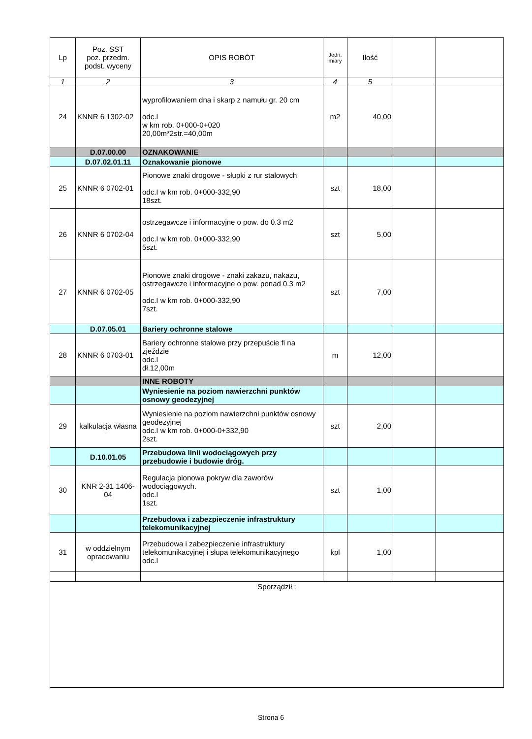| Lp | Poz. SST poz. przedm. podst. wyceny | OPIS ROBÓT | Jedn. miary | Ilość | | |
| --- | --- | --- | --- | --- | --- | --- |
| 1 | 2 | 3 | 4 | 5 | | |
| 24 | KNNR 6 1302-02 | wyprofilowaniem dna i skarp z namułu gr. 20 cm odc.I w km rob. 0+000-0+020 20,00m*2str.=40,00m | m2 | 40,00 | | |
| | D.07.00.00 | OZNAKOWANIE | | | | |
| | D.07.02.01.11 | Oznakowanie pionowe | | | | |
| 25 | KNNR 6 0702-01 | Pionowe znaki drogowe - słupki z rur stalowych odc.I w km rob. 0+000-332,90 18szt. | szt | 18,00 | | |
| 26 | KNNR 6 0702-04 | ostrzegawcze i informacyjne o pow. do 0.3 m2 odc.I w km rob. 0+000-332,90 5szt. | szt | 5,00 | | |
| 27 | KNNR 6 0702-05 | Pionowe znaki drogowe - znaki zakazu, nakazu, ostrzegawcze i informacyjne o pow. ponad 0.3 m2 odc.I w km rob. 0+000-332,90 7szt. | szt | 7,00 | | |
| | D.07.05.01 | Bariery ochronne stalowe | | | | |
| 28 | KNNR 6 0703-01 | Bariery ochronne stalowe przy przepuście fi na zjeździe odc.I dł.12,00m | m | 12,00 | | |
| | | INNE ROBOTY | | | | |
| | | Wyniesienie na poziom nawierzchni punktów osnowy geodezyjnej | | | | |
| 29 | kalkulacja własna | Wyniesienie na poziom nawierzchni punktów osnowy geodezyjnej odc.I w km rob. 0+000-0+332,90 2szt. | szt | 2,00 | | |
| | D.10.01.05 | Przebudowa linii wodociągowych przy przebudowie i budowie dróg. | | | | |
| 30 | KNR 2-31 1406-04 | Regulacja pionowa pokryw dla zaworów wodociągowych. odc.I 1szt. | szt | 1,00 | | |
| | | Przebudowa i zabezpieczenie infrastruktury telekomunikacyjnej | | | | |
| 31 | w oddzielnym opracowaniu | Przebudowa i zabezpieczenie infrastruktury telekomunikacyjnej i słupa telekomunikacyjnego odc.I | kpl | 1,00 | | |
| Sporządził : | | | | | | |
Strona 6